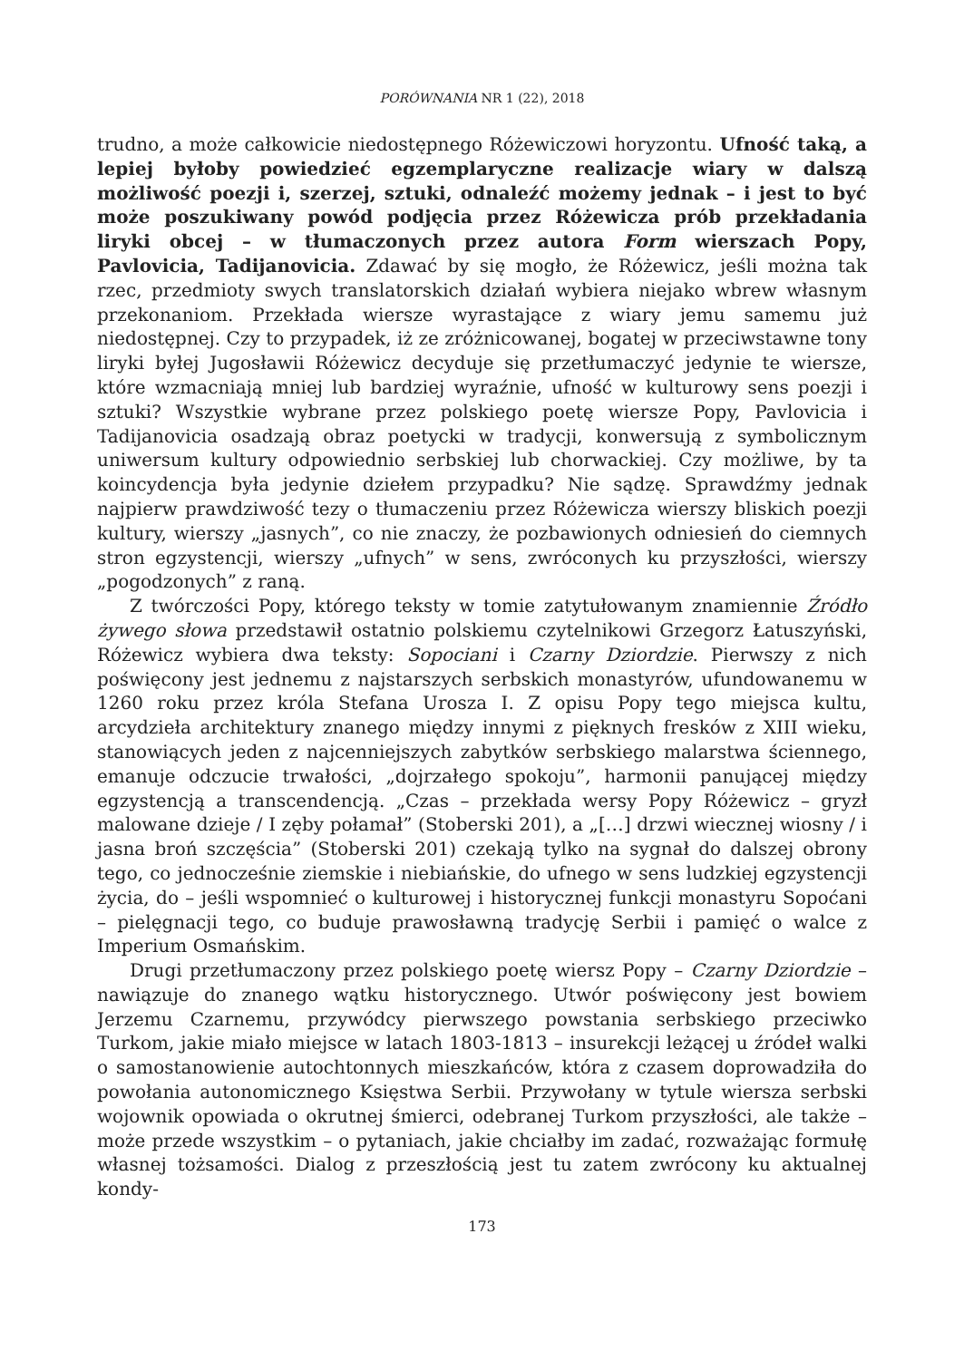PORÓWNANIA NR 1 (22), 2018
trudno, a może całkowicie niedostępnego Różewiczowi horyzontu. Ufność taką, a lepiej byłoby powiedzieć egzemplaryczne realizacje wiary w dalszą możliwość poezji i, szerzej, sztuki, odnaleźć możemy jednak – i jest to być może poszukiwany powód podjęcia przez Różewicza prób przekładania liryki obcej – w tłumaczonych przez autora Form wierszach Popy, Pavlovicia, Tadijanovicia. Zdawać by się mogło, że Różewicz, jeśli można tak rzec, przedmioty swych translatorskich działań wybiera niejako wbrew własnym przekonaniom. Przekłada wiersze wyrastające z wiary jemu samemu już niedostępnej. Czy to przypadek, iż ze zróżnicowanej, bogatej w przeciwstawne tony liryki byłej Jugosławii Różewicz decyduje się przetłumaczyć jedynie te wiersze, które wzmacniają mniej lub bardziej wyraźnie, ufność w kulturowy sens poezji i sztuki? Wszystkie wybrane przez polskiego poetę wiersze Popy, Pavlovicia i Tadijanovicia osadzają obraz poetycki w tradycji, konwersują z symbolicznym uniwersum kultury odpowiednio serbskiej lub chorwackiej. Czy możliwe, by ta koincydencja była jedynie dziełem przypadku? Nie sądzę. Sprawdźmy jednak najpierw prawdziwość tezy o tłumaczeniu przez Różewicza wierszy bliskich poezji kultury, wierszy „jasnych”, co nie znaczy, że pozbawionych odniesień do ciemnych stron egzystencji, wierszy „ufnych” w sens, zwróconych ku przyszłości, wierszy „pogodzonych” z raną.
Z twórczości Popy, którego teksty w tomie zatytułowanym znamiennie Źródło żywego słowa przedstawił ostatnio polskiemu czytelnikowi Grzegorz Łatuszyński, Różewicz wybiera dwa teksty: Sopociani i Czarny Dziordzie. Pierwszy z nich poświęcony jest jednemu z najstarszych serbskich monastyrów, ufundowanemu w 1260 roku przez króla Stefana Urosza I. Z opisu Popy tego miejsca kultu, arcydzieła architektury znanego między innymi z pięknych fresków z XIII wieku, stanowiących jeden z najcenniejszych zabytków serbskiego malarstwa ściennego, emanuje odczucie trwałości, „dojrzałego spokoju”, harmonii panującej między egzystencją a transcendencją. „Czas – przekłada wersy Popy Różewicz – gryzł malowane dzieje / I zęby połamał” (Stoberski 201), a „[…] drzwi wiecznej wiosny / i jasna broń szczęścia” (Stoberski 201) czekają tylko na sygnał do dalszej obrony tego, co jednocześnie ziemskie i niebiańskie, do ufnego w sens ludzkiej egzystencji życia, do – jeśli wspomnieć o kulturowej i historycznej funkcji monastyru Sopoćani – pielęgnacji tego, co buduje prawosławną tradycję Serbii i pamięć o walce z Imperium Osmańskim.
Drugi przetłumaczony przez polskiego poetę wiersz Popy – Czarny Dziordzie – nawiązuje do znanego wątku historycznego. Utwór poświęcony jest bowiem Jerzemu Czarnemu, przywódcy pierwszego powstania serbskiego przeciwko Turkom, jakie miało miejsce w latach 1803-1813 – insurekcji leżącej u źródeł walki o samostanowienie autochtonnych mieszkańców, która z czasem doprowadziła do powołania autonomicznego Księstwa Serbii. Przywołany w tytule wiersza serbski wojownik opowiada o okrutnej śmierci, odebranej Turkom przyszłości, ale także – może przede wszystkim – o pytaniach, jakie chciałby im zadać, rozważając formułę własnej tożsamości. Dialog z przeszłością jest tu zatem zwrócony ku aktualnej kondy-
173